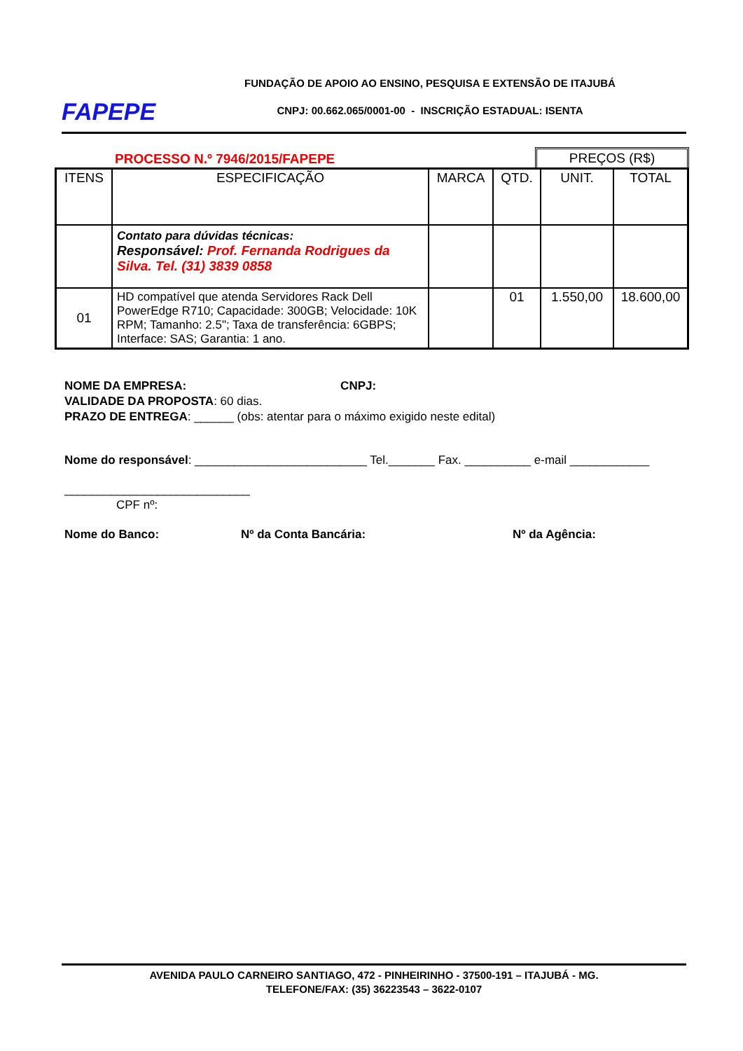FAPEPE
FUNDAÇÃO DE APOIO AO ENSINO, PESQUISA E EXTENSÃO DE ITAJUBÁ
CNPJ: 00.662.065/0001-00 - INSCRIÇÃO ESTADUAL: ISENTA
PROCESSO N.º 7946/2015/FAPEPE
PREÇOS (R$)
| ITENS | ESPECIFICAÇÃO | MARCA | QTD. | UNIT. | TOTAL |
| --- | --- | --- | --- | --- | --- |
| | Contato para dúvidas técnicas: Responsável: Prof. Fernanda Rodrigues da Silva. Tel. (31) 3839 0858 | | | | |
| 01 | HD compatível que atenda Servidores Rack Dell PowerEdge R710; Capacidade: 300GB; Velocidade: 10K RPM; Tamanho: 2.5"; Taxa de transferência: 6GBPS; Interface: SAS; Garantia: 1 ano. | | 01 | 1.550,00 | 18.600,00 |
NOME DA EMPRESA: CNPJ:
VALIDADE DA PROPOSTA: 60 dias.
PRAZO DE ENTREGA: ______ (obs: atentar para o máximo exigido neste edital)
Nome do responsável: __________________________ Tel._______ Fax. __________ e-mail ____________
____________________________
CPF nº:
Nome do Banco: Nº da Conta Bancária: Nº da Agência:
AVENIDA PAULO CARNEIRO SANTIAGO, 472 - PINHEIRINHO - 37500-191 – ITAJUBÁ - MG.
TELEFONE/FAX: (35) 36223543 – 3622-0107